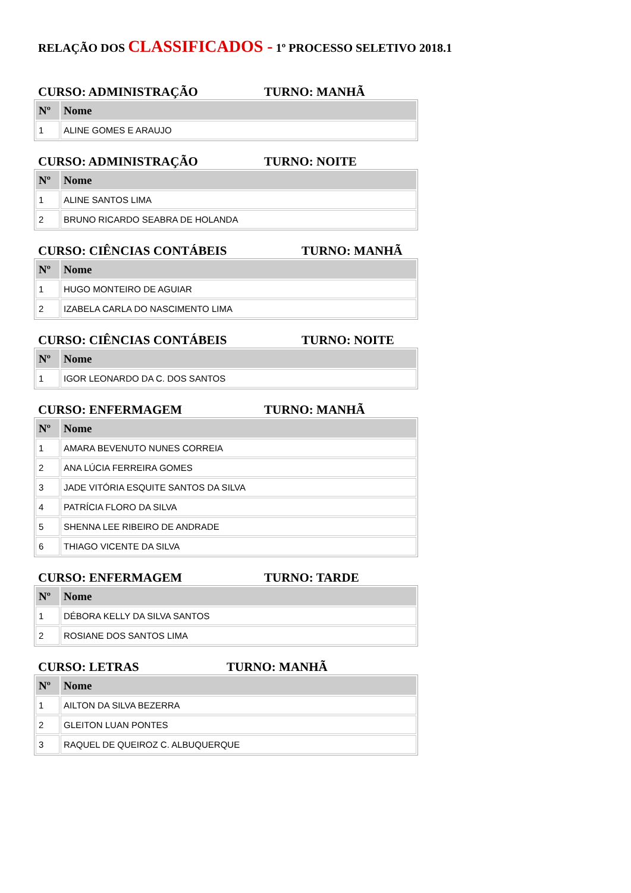RELAÇÃO DOS CLASSIFICADOS - 1º PROCESSO SELETIVO 2018.1
CURSO: ADMINISTRAÇÃO TURNO: MANHÃ
| Nº | Nome |
| --- | --- |
| 1 | ALINE GOMES E ARAUJO |
CURSO: ADMINISTRAÇÃO TURNO: NOITE
| Nº | Nome |
| --- | --- |
| 1 | ALINE SANTOS LIMA |
| 2 | BRUNO RICARDO SEABRA DE HOLANDA |
CURSO: CIÊNCIAS CONTÁBEIS TURNO: MANHÃ
| Nº | Nome |
| --- | --- |
| 1 | HUGO MONTEIRO DE AGUIAR |
| 2 | IZABELA CARLA DO NASCIMENTO LIMA |
CURSO: CIÊNCIAS CONTÁBEIS TURNO: NOITE
| Nº | Nome |
| --- | --- |
| 1 | IGOR LEONARDO DA C. DOS SANTOS |
CURSO: ENFERMAGEM TURNO: MANHÃ
| Nº | Nome |
| --- | --- |
| 1 | AMARA BEVENUTO NUNES CORREIA |
| 2 | ANA LÚCIA FERREIRA GOMES |
| 3 | JADE VITÓRIA ESQUITE SANTOS DA SILVA |
| 4 | PATRÍCIA FLORO DA SILVA |
| 5 | SHENNA LEE RIBEIRO DE ANDRADE |
| 6 | THIAGO VICENTE DA SILVA |
CURSO: ENFERMAGEM TURNO: TARDE
| Nº | Nome |
| --- | --- |
| 1 | DÉBORA KELLY DA SILVA SANTOS |
| 2 | ROSIANE DOS SANTOS LIMA |
CURSO: LETRAS TURNO: MANHÃ
| Nº | Nome |
| --- | --- |
| 1 | AILTON DA SILVA BEZERRA |
| 2 | GLEITON LUAN PONTES |
| 3 | RAQUEL DE QUEIROZ C. ALBUQUERQUE |